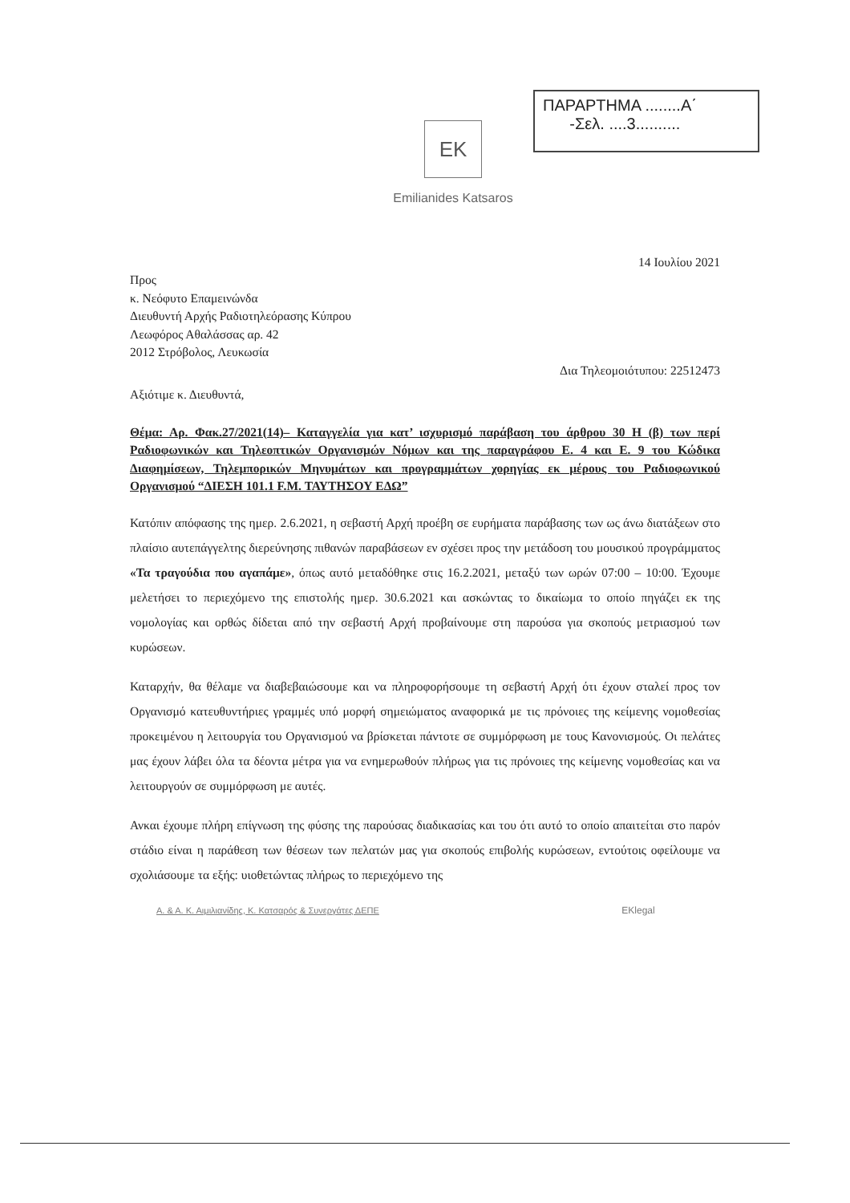ΠΑΡΑΡΤΗΜΑ ........Α΄
-Σελ. ....3..........
EK
Emilianides Katsaros
14 Ιουλίου 2021
Προς
κ. Νεόφυτο Επαμεινώνδα
Διευθυντή Αρχής Ραδιοτηλεόρασης Κύπρου
Λεωφόρος Αθαλάσσας αρ. 42
2012 Στρόβολος, Λευκωσία
Δια Τηλεομοιότυπου: 22512473
Αξιότιμε κ. Διευθυντά,
Θέμα: Αρ. Φακ.27/2021(14)– Καταγγελία για κατ’ ισχυρισμό παράβαση του άρθρου 30 Η (β) των περί Ραδιοφωνικών και Τηλεοπτικών Οργανισμών Νόμων και της παραγράφου Ε. 4 και Ε. 9 του Κώδικα Διαφημίσεων, Τηλεμπορικών Μηνυμάτων και προγραμμάτων χορηγίας εκ μέρους του Ραδιοφωνικού Οργανισμού “ΔΙΕΣΗ 101.1 F.M. ΤΑΥΤΗΣΟΥ ΕΔΩ”
Κατόπιν απόφασης της ημερ. 2.6.2021, η σεβαστή Αρχή προέβη σε ευρήματα παράβασης των ως άνω διατάξεων στο πλαίσιο αυτεπάγγελτης διερεύνησης πιθανών παραβάσεων εν σχέσει προς την μετάδοση του μουσικού προγράμματος «Τα τραγούδια που αγαπάμε», όπως αυτό μεταδόθηκε στις 16.2.2021, μεταξύ των ωρών 07:00 – 10:00. Έχουμε μελετήσει το περιεχόμενο της επιστολής ημερ. 30.6.2021 και ασκώντας το δικαίωμα το οποίο πηγάζει εκ της νομολογίας και ορθώς δίδεται από την σεβαστή Αρχή προβαίνουμε στη παρούσα για σκοπούς μετριασμού των κυρώσεων.
Καταρχήν, θα θέλαμε να διαβεβαιώσουμε και να πληροφορήσουμε τη σεβαστή Αρχή ότι έχουν σταλεί προς τον Οργανισμό κατευθυντήριες γραμμές υπό μορφή σημειώματος αναφορικά με τις πρόνοιες της κείμενης νομοθεσίας προκειμένου η λειτουργία του Οργανισμού να βρίσκεται πάντοτε σε συμμόρφωση με τους Κανονισμούς. Οι πελάτες μας έχουν λάβει όλα τα δέοντα μέτρα για να ενημερωθούν πλήρως για τις πρόνοιες της κείμενης νομοθεσίας και να λειτουργούν σε συμμόρφωση με αυτές.
Ανκαι έχουμε πλήρη επίγνωση της φύσης της παρούσας διαδικασίας και του ότι αυτό το οποίο απαιτείται στο παρόν στάδιο είναι η παράθεση των θέσεων των πελατών μας για σκοπούς επιβολής κυρώσεων, εντούτοις οφείλουμε να σχολιάσουμε τα εξής: υιοθετώντας πλήρως το περιεχόμενο της
Α. & Α. Κ. Αιμιλιανίδης, Κ. Κατσαρός & Συνεργάτες ΔΕΠΕ EKlegal